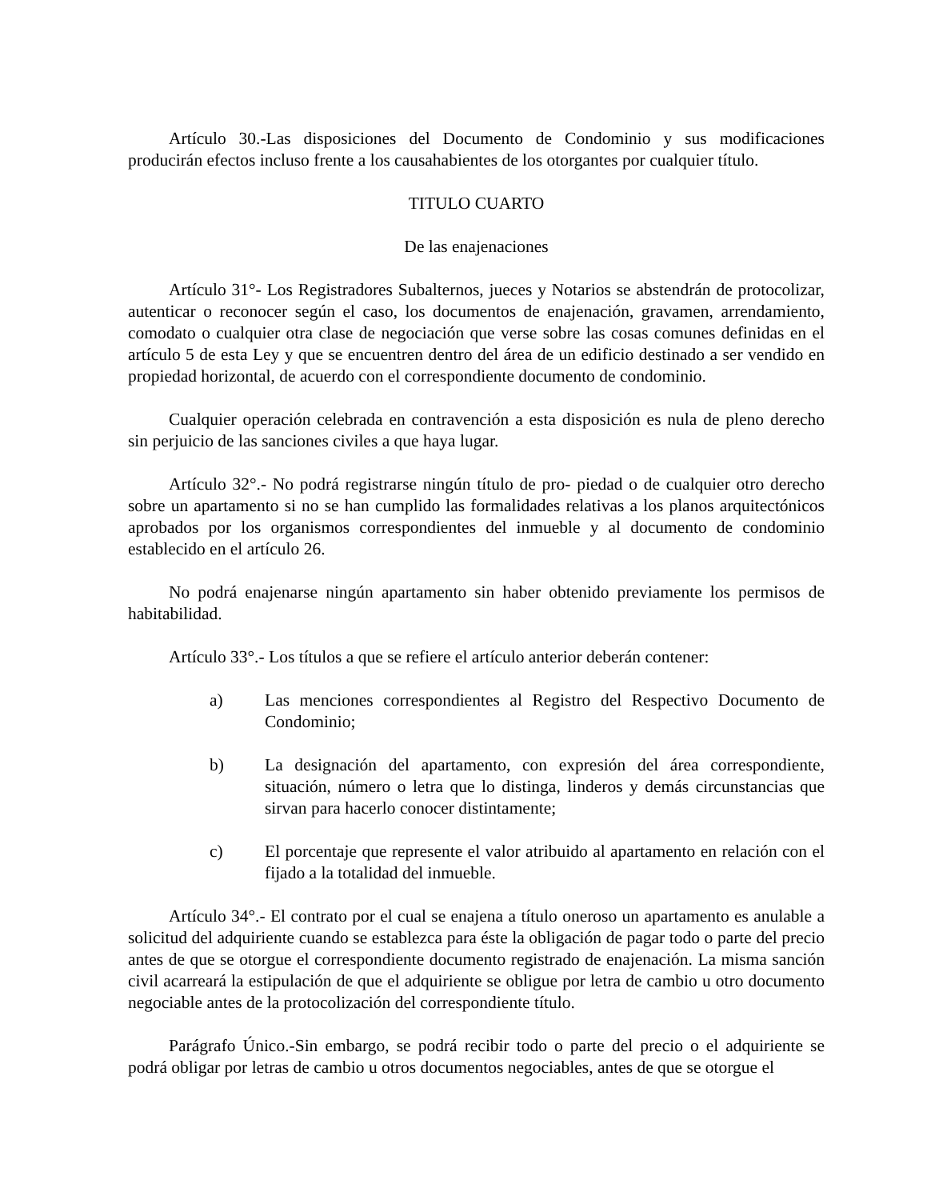Artículo 30.-Las disposiciones del Documento de Condominio y sus modificaciones producirán efectos incluso frente a los causahabientes de los otorgantes por cualquier título.
TITULO CUARTO
De las enajenaciones
Artículo 31°- Los Registradores Subalternos, jueces y Notarios se abstendrán de protocolizar, autenticar o reconocer según el caso, los documentos de enajenación, gravamen, arrendamiento, comodato o cualquier otra clase de negociación que verse sobre las cosas comunes definidas en el artículo 5 de esta Ley y que se encuentren dentro del área de un edificio destinado a ser vendido en propiedad horizontal, de acuerdo con el correspondiente documento de condominio.
Cualquier operación celebrada en contravención a esta disposición es nula de pleno derecho sin perjuicio de las sanciones civiles a que haya lugar.
Artículo 32°.- No podrá registrarse ningún título de pro- piedad o de cualquier otro derecho sobre un apartamento si no se han cumplido las formalidades relativas a los planos arquitectónicos aprobados por los organismos correspondientes del inmueble y al documento de condominio establecido en el artículo 26.
No podrá enajenarse ningún apartamento sin haber obtenido previamente los permisos de habitabilidad.
Artículo 33°.- Los títulos a que se refiere el artículo anterior deberán contener:
a) Las menciones correspondientes al Registro del Respectivo Documento de Condominio;
b) La designación del apartamento, con expresión del área correspondiente, situación, número o letra que lo distinga, linderos y demás circunstancias que sirvan para hacerlo conocer distintamente;
c) El porcentaje que represente el valor atribuido al apartamento en relación con el fijado a la totalidad del inmueble.
Artículo 34°.- El contrato por el cual se enajena a título oneroso un apartamento es anulable a solicitud del adquiriente cuando se establezca para éste la obligación de pagar todo o parte del precio antes de que se otorgue el correspondiente documento registrado de enajenación. La misma sanción civil acarreará la estipulación de que el adquiriente se obligue por letra de cambio u otro documento negociable antes de la protocolización del correspondiente título.
Parágrafo Único.-Sin embargo, se podrá recibir todo o parte del precio o el adquiriente se podrá obligar por letras de cambio u otros documentos negociables, antes de que se otorgue el